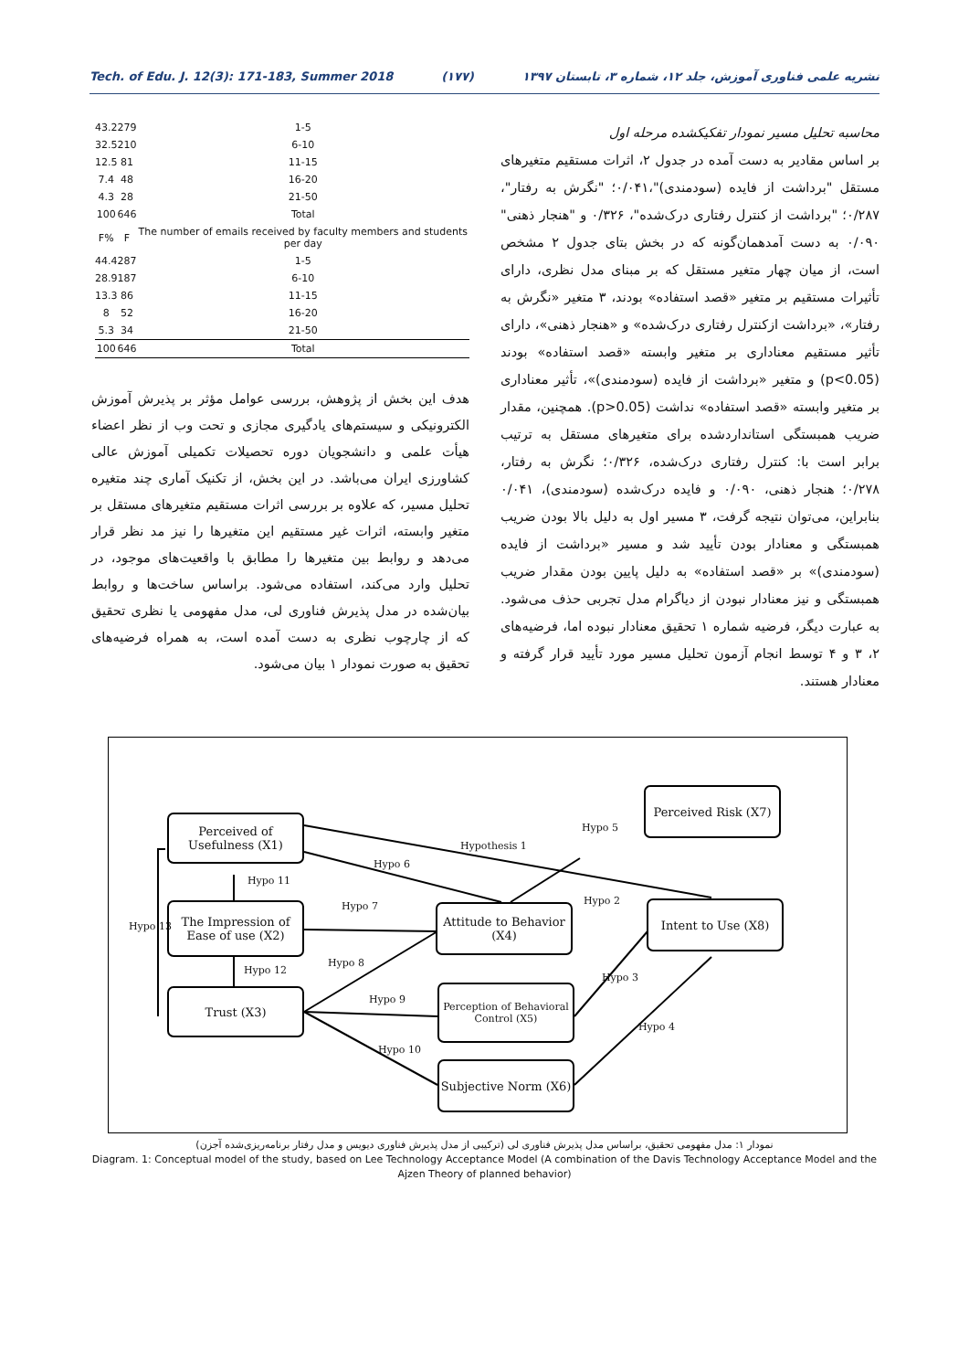Tech. of Edu. J. 12(3): 171-183, Summer 2018 (۱۷۷) نشریه علمی فناوری آموزش، جلد ۱۲، شماره ۳، تابستان ۱۳۹۷
| 43.2 | 279 | 1-5 |
| 32.5 | 210 | 6-10 |
| 12.5 | 81 | 11-15 |
| 7.4 | 48 | 16-20 |
| 4.3 | 28 | 21-50 |
| 100 | 646 | Total |
| F% | F | The number of emails received by faculty members and students per day |
| 44.4 | 287 | 1-5 |
| 28.9 | 187 | 6-10 |
| 13.3 | 86 | 11-15 |
| 8 | 52 | 16-20 |
| 5.3 | 34 | 21-50 |
| 100 | 646 | Total |
هدف این بخش از پژوهش، بررسی عوامل مؤثر بر پذیرش آموزش الکترونیکی و سیستم‌های یادگیری مجازی و تحت وب از نظر اعضاء هیأت علمی و دانشجویان دوره تحصیلات تکمیلی آموزش عالی کشاورزی ایران می‌باشد. در این بخش، از تکنیک آماری چند متغیره تحلیل مسیر، که علاوه بر بررسی اثرات مستقیم متغیرهای مستقل بر متغیر وابسته، اثرات غیر مستقیم این متغیرها را نیز مد نظر قرار می‌دهد و روابط بین متغیرها را مطابق با واقعیت‌های موجود، در تحلیل وارد می‌کند، استفاده می‌شود. براساس ساخت‌ها و روابط بیان‌شده در مدل پذیرش فناوری لی، مدل مفهومی یا نظری تحقیق که از چارچوب نظری به دست آمده است، به همراه فرضیه‌های تحقیق به صورت نمودار ۱ بیان می‌شود.
محاسبه تحلیل مسیر نمودار تفکیکشده مرحله اول
بر اساس مقادیر به دست آمده در جدول ۲، اثرات مستقیم متغیرهای مستقل "برداشت از فایده (سودمندی)"،۰/۰۴۱؛ "نگرش به رفتار"، ۰/۲۸۷؛ "برداشت از کنترل رفتاری درک‌شده"، ۰/۳۲۶ و "هنجار ذهنی" ۰/۰۹۰ به دست آمدهمان‌گونه که در بخش بتای جدول ۲ مشخص است، از میان چهار متغیر مستقل که بر مبنای مدل نظری، دارای تأثیرات مستقیم بر متغیر «قصد استفاده» بودند، ۳ متغیر «نگرش به رفتار»، «برداشت ازکنترل رفتاری درک‌شده» و «هنجار ذهنی»، دارای تأثیر مستقیم معناداری بر متغیر وابسته «قصد استفاده» بودند (p<0.05) و متغیر «برداشت از فایده (سودمندی)»، تأثیر معناداری بر متغیر وابسته «قصد استفاده» نداشت (p>0.05). همچنین، مقدار ضریب همبستگی استانداردشده برای متغیرهای مستقل به ترتیب برابر است با: کنترل رفتاری درک‌شده، ۰/۳۲۶؛ نگرش به رفتار، ۰/۲۷۸؛ هنجار ذهنی، ۰/۰۹۰ و فایده درک‌شده (سودمندی)، ۰/۰۴۱ بنابراین، می‌توان نتیجه گرفت، ۳ مسیر اول به دلیل بالا بودن ضریب همبستگی و معنادار بودن تأیید شد و مسیر «برداشت از فایده (سودمندی)» بر «قصد استفاده» به دلیل پایین بودن مقدار ضریب همبستگی و نیز معنادار نبودن از دیاگرام مدل تجربی حذف می‌شود. به عبارت دیگر، فرضیه شماره ۱ تحقیق معنادار نبوده اما، فرضیه‌های ۲، ۳ و ۴ توسط انجام آزمون تحلیل مسیر مورد تأیید قرار گرفته و معنادار هستند.
Perceived of Usefulness (X1)
The Impression of Ease of use (X2)
Trust (X3)
Attitude to Behavior (X4)
Perception of Behavioral Control (X5)
Subjective Norm (X6)
Perceived Risk (X7)
Intent to Use (X8)
Hypothesis 1
Hypo 2
Hypo 3
Hypo 4
Hypo 5
Hypo 6
Hypo 7
Hypo 8
Hypo 9
Hypo 10
Hypo 11
Hypo 12
Hypo 13
نمودار ۱: مدل مفهومی تحقیق، براساس مدل پذیرش فناوری لی (ترکیبی از مدل پذیرش فناوری دیویس و مدل رفتار برنامه‌ریزی‌شده آجزن)
Diagram. 1: Conceptual model of the study, based on Lee Technology Acceptance Model (A combination of the Davis Technology Acceptance Model and the Ajzen Theory of planned behavior)